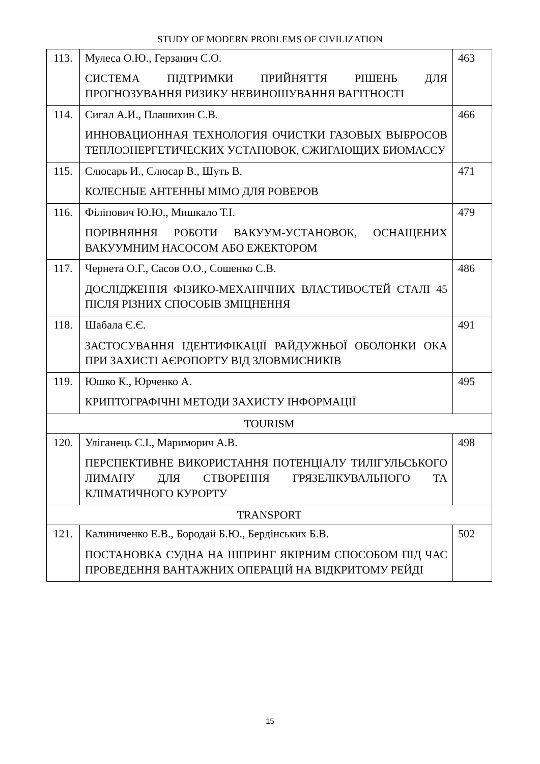STUDY OF MODERN PROBLEMS OF CIVILIZATION
| 113. | Мулеса О.Ю., Герзанич С.О. СИСТЕМА ПІДТРИМКИ ПРИЙНЯТТЯ РІШЕНЬ ДЛЯ ПРОГНОЗУВАННЯ РИЗИКУ НЕВИНОШУВАННЯ ВАГІТНОСТІ | 463 |
| 114. | Сигал А.И., Плашихин С.В. ИННОВАЦИОННАЯ ТЕХНОЛОГИЯ ОЧИСТКИ ГАЗОВЫХ ВЫБРОСОВ ТЕПЛОЭНЕРГЕТИЧЕСКИХ УСТАНОВОК, СЖИГАЮЩИХ БИОМАССУ | 466 |
| 115. | Слюсарь И., Слюсар В., Шуть В. КОЛЕСНЫЕ АНТЕННЫ MIMO ДЛЯ РОВЕРОВ | 471 |
| 116. | Філіпович Ю.Ю., Мишкало Т.І. ПОРІВНЯННЯ РОБОТИ ВАКУУМ-УСТАНОВОК, ОСНАЩЕНИХ ВАКУУМНИМ НАСОСОМ АБО ЕЖЕКТОРОМ | 479 |
| 117. | Чернета О.Г., Сасов О.О., Сошенко С.В. ДОСЛІДЖЕННЯ ФІЗИКО-МЕХАНІЧНИХ ВЛАСТИВОСТЕЙ СТАЛІ 45 ПІСЛЯ РІЗНИХ СПОСОБІВ ЗМІЦНЕННЯ | 486 |
| 118. | Шабала Є.Є. ЗАСТОСУВАННЯ ІДЕНТИФІКАЦІЇ РАЙДУЖНЬОЇ ОБОЛОНКИ ОКА ПРИ ЗАХИСТІ АЄРОПОРТУ ВІД ЗЛОВМИСНИКІВ | 491 |
| 119. | Юшко К., Юрченко А. КРИПТОГРАФІЧНІ МЕТОДИ ЗАХИСТУ ІНФОРМАЦІЇ | 495 |
| TOURISM | | |
| 120. | Уліганець С.І., Маримoрич А.В. ПЕРСПЕКТИВНЕ ВИКОРИСТАННЯ ПОТЕНЦІАЛУ ТИЛІГУЛЬСЬКОГО ЛИМАНУ ДЛЯ СТВОРЕННЯ ГРЯЗЕЛІКУВАЛЬНОГО ТА КЛІМАТИЧНОГО КУРОРТУ | 498 |
| TRANSPORT | | |
| 121. | Калиниченко Е.В., Бородай Б.Ю., Бердінських Б.В. ПОСТАНОВКА СУДНА НА ШПРИНГ ЯКІРНИМ СПОСОБОМ ПІД ЧАС ПРОВЕДЕННЯ ВАНТАЖНИХ ОПЕРАЦІЙ НА ВІДКРИТОМУ РЕЙДІ | 502 |
15